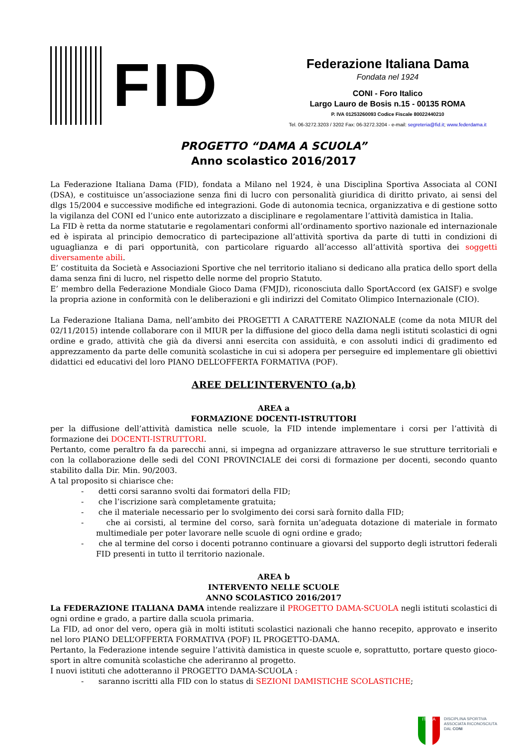FID
Federazione Italiana Dama
Fondata nel 1924
CONI - Foro Italico
Largo Lauro de Bosis n.15 - 00135 ROMA
P. IVA 01253260093 Codice Fiscale 80022440210
Tel. 06-3272.3203 / 3202 Fax: 06-3272.3204 - e-mail: segreteria@fid.it; www.federdama.it
PROGETTO “DAMA A SCUOLA”
Anno scolastico 2016/2017
La Federazione Italiana Dama (FID), fondata a Milano nel 1924, è una Disciplina Sportiva Associata al CONI (DSA), e costituisce un’associazione senza fini di lucro con personalità giuridica di diritto privato, ai sensi del dlgs 15/2004 e successive modifiche ed integrazioni. Gode di autonomia tecnica, organizzativa e di gestione sotto la vigilanza del CONI ed l’unico ente autorizzato a disciplinare e regolamentare l’attività damistica in Italia.
La FID è retta da norme statutarie e regolamentari conformi all’ordinamento sportivo nazionale ed internazionale ed è ispirata al principio democratico di partecipazione all’attività sportiva da parte di tutti in condizioni di uguaglianza e di pari opportunità, con particolare riguardo all’accesso all’attività sportiva dei soggetti diversamente abili.
E’ costituita da Società e Associazioni Sportive che nel territorio italiano si dedicano alla pratica dello sport della dama senza fini di lucro, nel rispetto delle norme del proprio Statuto.
E’ membro della Federazione Mondiale Gioco Dama (FMJD), riconosciuta dallo SportAccord (ex GAISF) e svolge la propria azione in conformità con le deliberazioni e gli indirizzi del Comitato Olimpico Internazionale (CIO).
La Federazione Italiana Dama, nell’ambito dei PROGETTI A CARATTERE NAZIONALE (come da nota MIUR del 02/11/2015) intende collaborare con il MIUR per la diffusione del gioco della dama negli istituti scolastici di ogni ordine e grado, attività che già da diversi anni esercita con assiduità, e con assoluti indici di gradimento ed apprezzamento da parte delle comunità scolastiche in cui si adopera per perseguire ed implementare gli obiettivi didattici ed educativi del loro PIANO DELL’OFFERTA FORMATIVA (POF).
AREE DELL’INTERVENTO (a,b)
AREA a
FORMAZIONE DOCENTI-ISTRUTTORI
per la diffusione dell’attività damistica nelle scuole, la FID intende implementare i corsi per l’attività di formazione dei DOCENTI-ISTRUTTORI.
Pertanto, come peraltro fa da parecchi anni, si impegna ad organizzare attraverso le sue strutture territoriali e con la collaborazione delle sedi del CONI PROVINCIALE dei corsi di formazione per docenti, secondo quanto stabilito dalla Dir. Min. 90/2003.
A tal proposito si chiarisce che:
- detti corsi saranno svolti dai formatori della FID;
- che l’iscrizione sarà completamente gratuita;
- che il materiale necessario per lo svolgimento dei corsi sarà fornito dalla FID;
- che ai corsisti, al termine del corso, sarà fornita un’adeguata dotazione di materiale in formato multimediale per poter lavorare nelle scuole di ogni ordine e grado;
- che al termine del corso i docenti potranno continuare a giovarsi del supporto degli istruttori federali FID presenti in tutto il territorio nazionale.
AREA b
INTERVENTO NELLE SCUOLE
ANNO SCOLASTICO 2016/2017
La FEDERAZIONE ITALIANA DAMA intende realizzare il PROGETTO DAMA-SCUOLA negli istituti scolastici di ogni ordine e grado, a partire dalla scuola primaria.
La FID, ad onor del vero, opera già in molti istituti scolastici nazionali che hanno recepito, approvato e inserito nel loro PIANO DELL’OFFERTA FORMATIVA (POF) IL PROGETTO-DAMA.
Pertanto, la Federazione intende seguire l’attività damistica in queste scuole e, soprattutto, portare questo gioco-sport in altre comunità scolastiche che aderiranno al progetto.
I nuovi istituti che adotteranno il PROGETTO DAMA-SCUOLA :
- saranno iscritti alla FID con lo status di SEZIONI DAMISTICHE SCOLASTICHE;
ITALIA
DISCIPLINA SPORTIVA
ASSOCIATA RICONOSCIUTA
DAL CONI